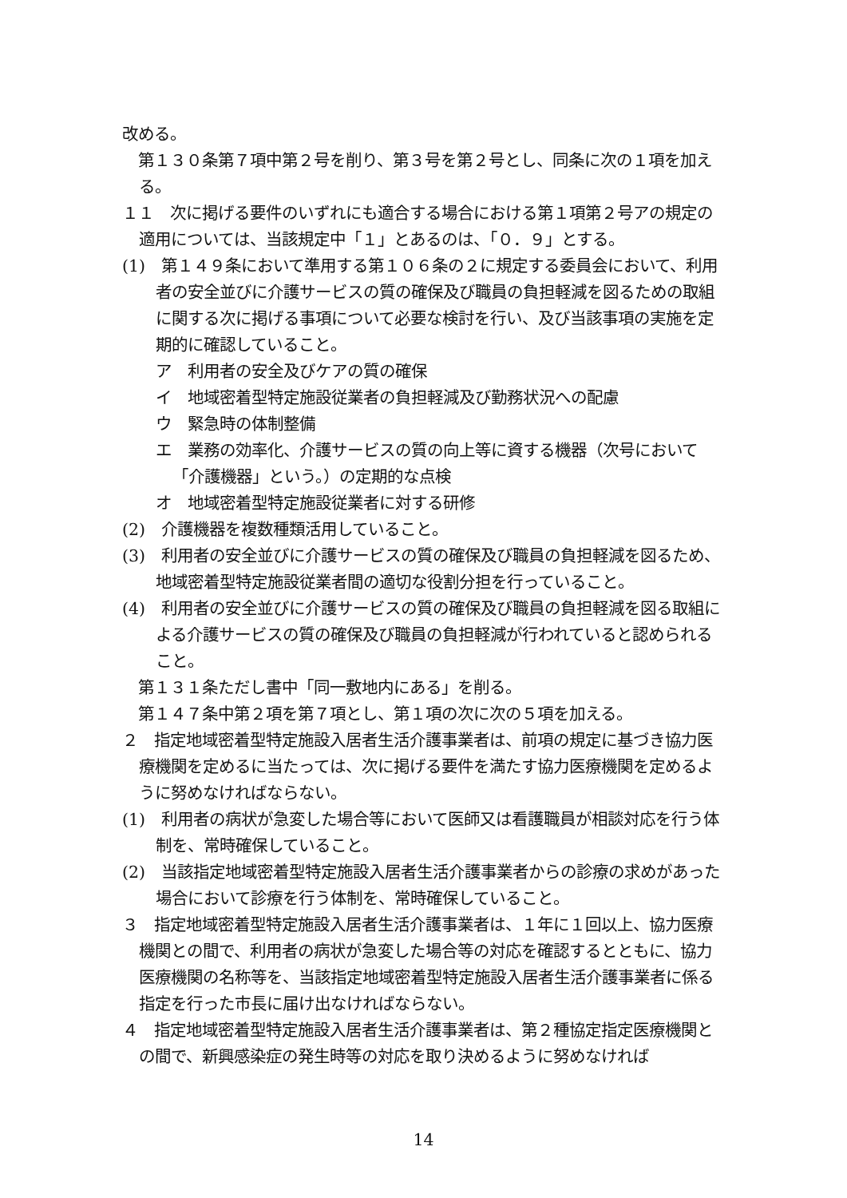改める。
　第１３０条第７項中第２号を削り、第３号を第２号とし、同条に次の１項を加える。
１１　次に掲げる要件のいずれにも適合する場合における第１項第２号アの規定の適用については、当該規定中「１」とあるのは、「０．９」とする。
(1)　第１４９条において準用する第１０６条の２に規定する委員会において、利用者の安全並びに介護サービスの質の確保及び職員の負担軽減を図るための取組に関する次に掲げる事項について必要な検討を行い、及び当該事項の実施を定期的に確認していること。
ア　利用者の安全及びケアの質の確保
イ　地域密着型特定施設従業者の負担軽減及び勤務状況への配慮
ウ　緊急時の体制整備
エ　業務の効率化、介護サービスの質の向上等に資する機器（次号において「介護機器」という。）の定期的な点検
オ　地域密着型特定施設従業者に対する研修
(2)　介護機器を複数種類活用していること。
(3)　利用者の安全並びに介護サービスの質の確保及び職員の負担軽減を図るため、地域密着型特定施設従業者間の適切な役割分担を行っていること。
(4)　利用者の安全並びに介護サービスの質の確保及び職員の負担軽減を図る取組による介護サービスの質の確保及び職員の負担軽減が行われていると認められること。
　第１３１条ただし書中「同一敷地内にある」を削る。
　第１４７条中第２項を第７項とし、第１項の次に次の５項を加える。
２　指定地域密着型特定施設入居者生活介護事業者は、前項の規定に基づき協力医療機関を定めるに当たっては、次に掲げる要件を満たす協力医療機関を定めるように努めなければならない。
(1)　利用者の病状が急変した場合等において医師又は看護職員が相談対応を行う体制を、常時確保していること。
(2)　当該指定地域密着型特定施設入居者生活介護事業者からの診療の求めがあった場合において診療を行う体制を、常時確保していること。
３　指定地域密着型特定施設入居者生活介護事業者は、１年に１回以上、協力医療機関との間で、利用者の病状が急変した場合等の対応を確認するとともに、協力医療機関の名称等を、当該指定地域密着型特定施設入居者生活介護事業者に係る指定を行った市長に届け出なければならない。
４　指定地域密着型特定施設入居者生活介護事業者は、第２種協定指定医療機関との間で、新興感染症の発生時等の対応を取り決めるように努めなければ
14